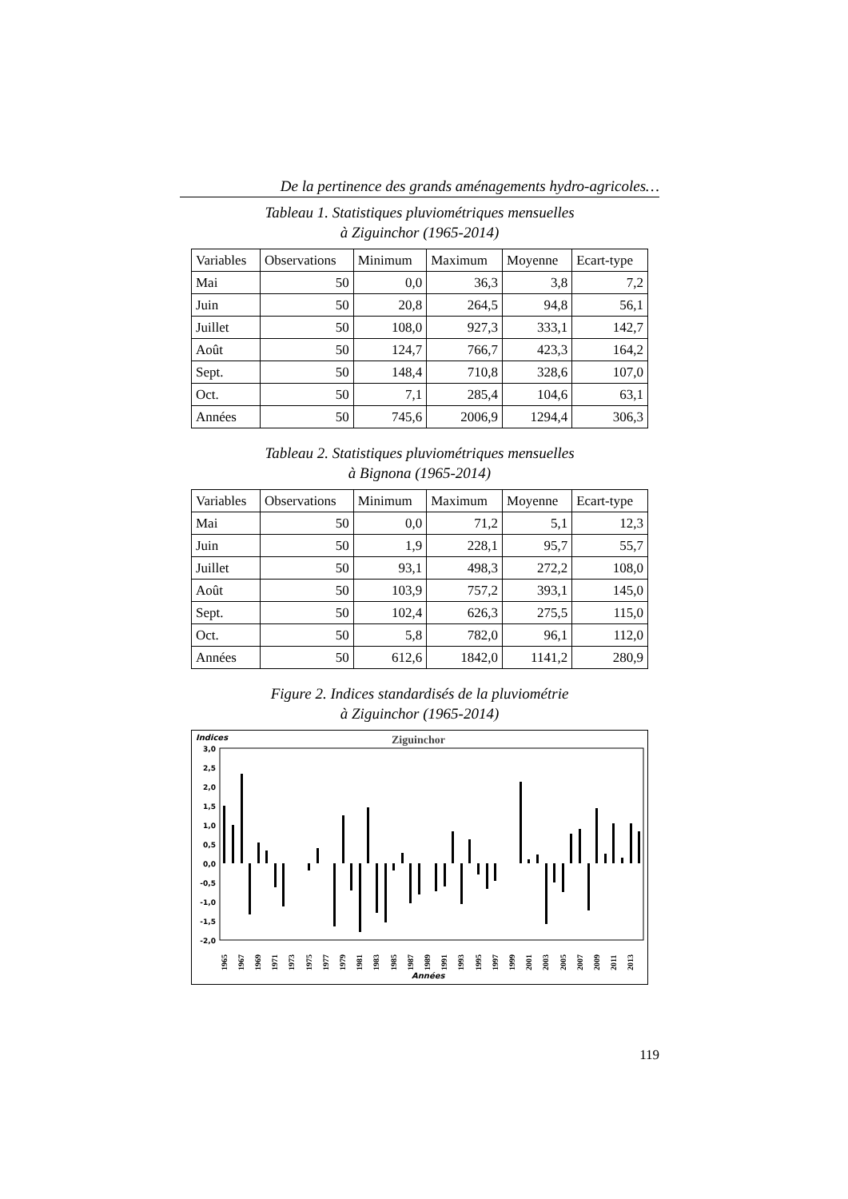De la pertinence des grands aménagements hydro-agricoles…
Tableau 1. Statistiques pluviométriques mensuelles
à Ziguinchor (1965-2014)
| Variables | Observations | Minimum | Maximum | Moyenne | Ecart-type |
| --- | --- | --- | --- | --- | --- |
| Mai | 50 | 0,0 | 36,3 | 3,8 | 7,2 |
| Juin | 50 | 20,8 | 264,5 | 94,8 | 56,1 |
| Juillet | 50 | 108,0 | 927,3 | 333,1 | 142,7 |
| Août | 50 | 124,7 | 766,7 | 423,3 | 164,2 |
| Sept. | 50 | 148,4 | 710,8 | 328,6 | 107,0 |
| Oct. | 50 | 7,1 | 285,4 | 104,6 | 63,1 |
| Années | 50 | 745,6 | 2006,9 | 1294,4 | 306,3 |
Tableau 2. Statistiques pluviométriques mensuelles
à Bignona (1965-2014)
| Variables | Observations | Minimum | Maximum | Moyenne | Ecart-type |
| --- | --- | --- | --- | --- | --- |
| Mai | 50 | 0,0 | 71,2 | 5,1 | 12,3 |
| Juin | 50 | 1,9 | 228,1 | 95,7 | 55,7 |
| Juillet | 50 | 93,1 | 498,3 | 272,2 | 108,0 |
| Août | 50 | 103,9 | 757,2 | 393,1 | 145,0 |
| Sept. | 50 | 102,4 | 626,3 | 275,5 | 115,0 |
| Oct. | 50 | 5,8 | 782,0 | 96,1 | 112,0 |
| Années | 50 | 612,6 | 1842,0 | 1141,2 | 280,9 |
Figure 2. Indices standardisés de la pluviométrie
à Ziguinchor (1965-2014)
Indices
Ziguinchor
3,0
2,5
2,0
1,5
1,0
0,5
0,0
-0,5
-1,0
-1,5
-2,0
1965
1967
1969
1971
1973
1975
1977
1979
1981
1983
1985
1987
1989
1991
1993
1995
1997
1999
2001
2003
2005
2007
2009
2011
2013
Années
119